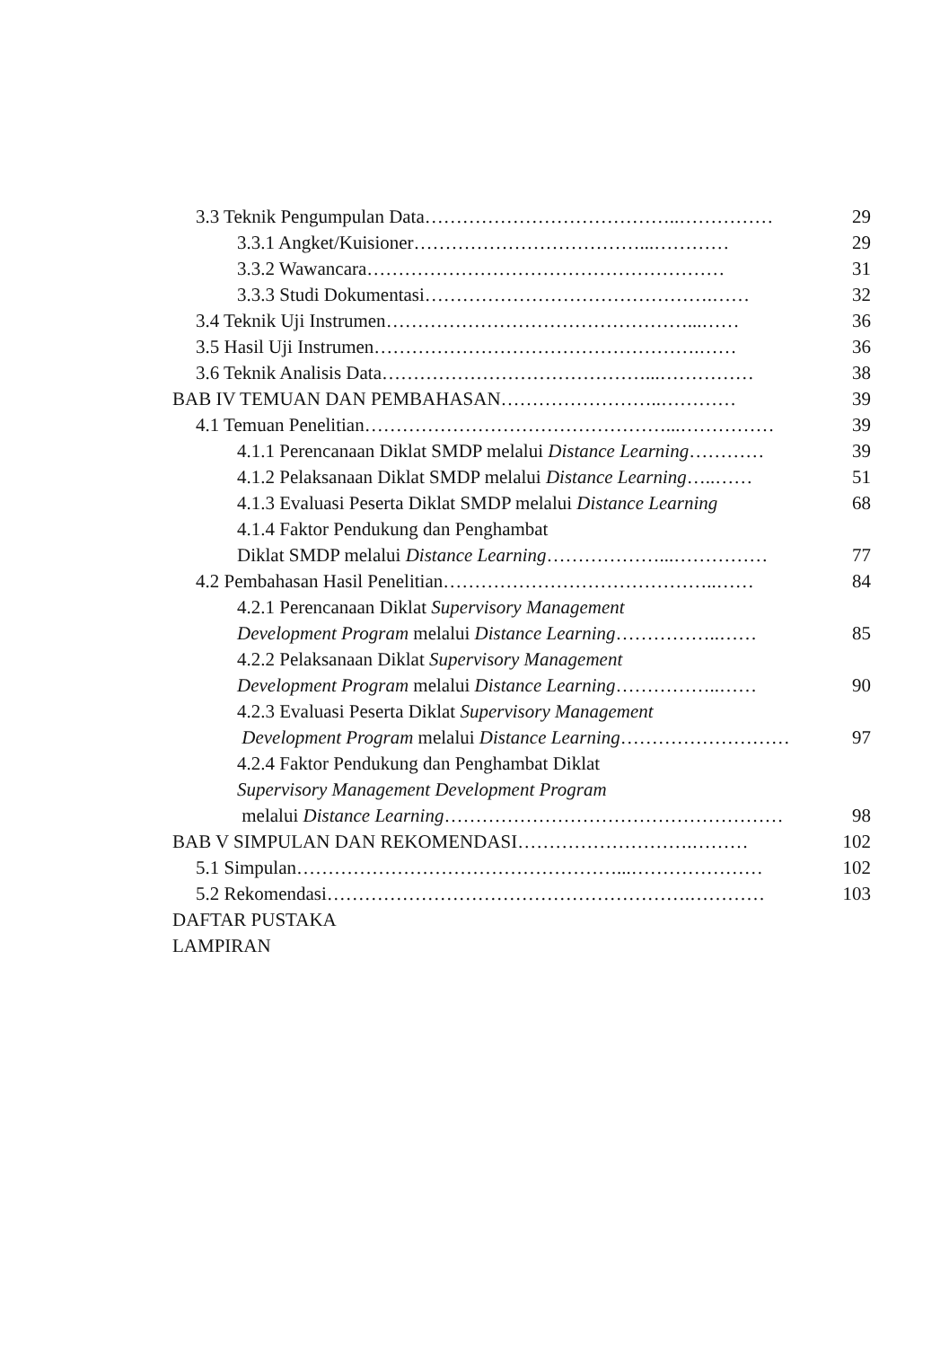3.3 Teknik Pengumpulan Data …………………………………..…………… 29
3.3.1 Angket/Kuisioner ………………………………...………… 29
3.3.2 Wawancara ………………………………………………… 31
3.3.3 Studi Dokumentasi ……………………………………….…… 32
3.4 Teknik Uji Instrumen …………………………………………...…… 36
3.5 Hasil Uji Instrumen …………………………………………….…… 36
3.6 Teknik Analisis Data ……………………………………...…………… 38
BAB IV TEMUAN DAN PEMBAHASAN ……………………..………… 39
4.1 Temuan Penelitian …………………………………………...…………… 39
4.1.1 Perencanaan Diklat SMDP melalui Distance Learning ………… 39
4.1.2 Pelaksanaan Diklat SMDP melalui Distance Learning …..…… 51
4.1.3 Evaluasi Peserta Diklat SMDP melalui Distance Learning 68
4.1.4 Faktor Pendukung dan Penghambat
Diklat SMDP melalui Distance Learning ………………...…………… 77
4.2 Pembahasan Hasil Penelitian ……………………………………..…… 84
4.2.1 Perencanaan Diklat Supervisory Management
Development Program melalui Distance Learning ……………..…… 85
4.2.2 Pelaksanaan Diklat Supervisory Management
Development Program melalui Distance Learning ……………..…… 90
4.2.3 Evaluasi Peserta Diklat Supervisory Management
Development Program melalui Distance Learning ……………………… 97
4.2.4 Faktor Pendukung dan Penghambat Diklat
Supervisory Management Development Program
melalui Distance Learning ……………………………………………… 98
BAB V SIMPULAN DAN REKOMENDASI ……………………….……… 102
5.1 Simpulan ……………………………………………...………………… 102
5.2 Rekomendasi ………………………………………………….………… 103
DAFTAR PUSTAKA
LAMPIRAN